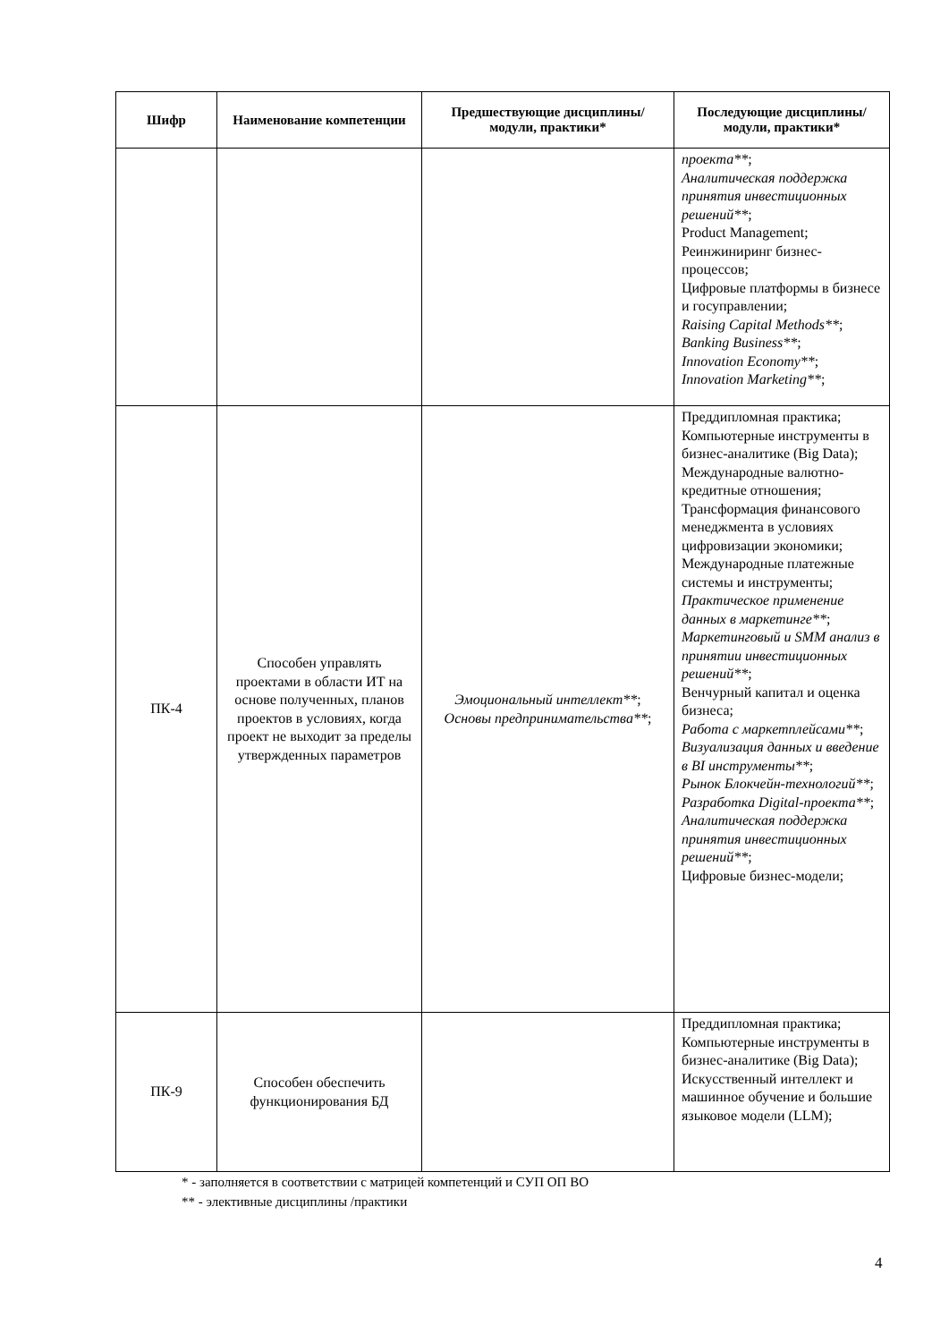| Шифр | Наименование компетенции | Предшествующие дисциплины/модули, практики* | Последующие дисциплины/модули, практики* |
| --- | --- | --- | --- |
| | | | проекта** ; Аналитическая поддержка принятия инвестиционных решений** ; Product Management; Реинжиниринг бизнес-процессов; Цифровые платформы в бизнесе и госуправлении; Raising Capital Methods** ; Banking Business** ; Innovation Economy** ; Innovation Marketing** ; |
| ПК-4 | Способен управлять проектами в области ИТ на основе полученных, планов проектов в условиях, когда проект не выходит за пределы утвержденных параметров | Эмоциональный интеллект** ; Основы предпринимательства** ; | Преддипломная практика; Компьютерные инструменты в бизнес-аналитике (Big Data); Международные валютно-кредитные отношения; Трансформация финансового менеджмента в условиях цифровизации экономики; Международные платежные системы и инструменты; Практическое применение данных в маркетинге** ; Маркетинговый и SMM анализ в принятии инвестиционных решений** ; Венчурный капитал и оценка бизнеса; Работа с маркетплейсами** ; Визуализация данных и введение в BI инструменты** ; Рынок Блокчейн-технологий** ; Разработка Digital-проекта** ; Аналитическая поддержка принятия инвестиционных решений** ; Цифровые бизнес-модели; |
| ПК-9 | Способен обеспечить функционирования БД | | Преддипломная практика; Компьютерные инструменты в бизнес-аналитике (Big Data); Искусственный интеллект и машинное обучение и большие языковое модели (LLM); |
* - заполняется в соответствии с матрицей компетенций и СУП ОП ВО
** - элективные дисциплины /практики
4